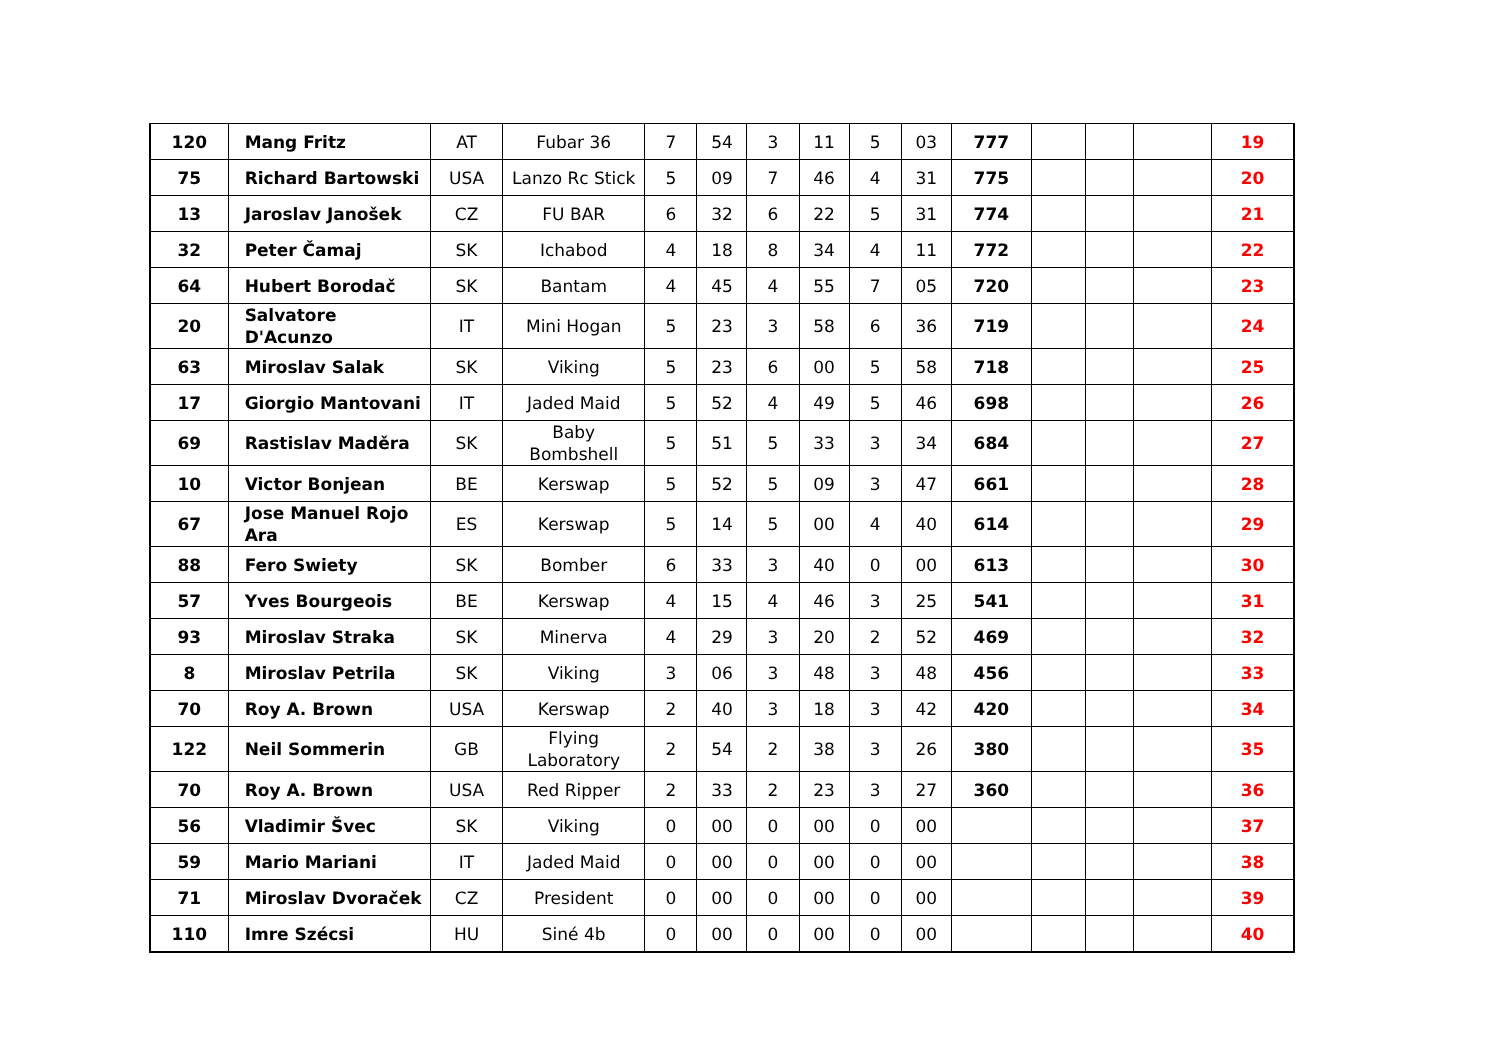| 120 | Mang Fritz | AT | Fubar 36 | 7 | 54 | 3 | 11 | 5 | 03 | 777 | | | | 19 |
| 75 | Richard Bartowski | USA | Lanzo Rc Stick | 5 | 09 | 7 | 46 | 4 | 31 | 775 | | | | 20 |
| 13 | Jaroslav Janošek | CZ | FU BAR | 6 | 32 | 6 | 22 | 5 | 31 | 774 | | | | 21 |
| 32 | Peter Čamaj | SK | Ichabod | 4 | 18 | 8 | 34 | 4 | 11 | 772 | | | | 22 |
| 64 | Hubert Borodač | SK | Bantam | 4 | 45 | 4 | 55 | 7 | 05 | 720 | | | | 23 |
| 20 | Salvatore D'Acunzo | IT | Mini Hogan | 5 | 23 | 3 | 58 | 6 | 36 | 719 | | | | 24 |
| 63 | Miroslav Salak | SK | Viking | 5 | 23 | 6 | 00 | 5 | 58 | 718 | | | | 25 |
| 17 | Giorgio Mantovani | IT | Jaded Maid | 5 | 52 | 4 | 49 | 5 | 46 | 698 | | | | 26 |
| 69 | Rastislav Maděra | SK | Baby Bombshell | 5 | 51 | 5 | 33 | 3 | 34 | 684 | | | | 27 |
| 10 | Victor Bonjean | BE | Kerswap | 5 | 52 | 5 | 09 | 3 | 47 | 661 | | | | 28 |
| 67 | Jose Manuel Rojo Ara | ES | Kerswap | 5 | 14 | 5 | 00 | 4 | 40 | 614 | | | | 29 |
| 88 | Fero Swiety | SK | Bomber | 6 | 33 | 3 | 40 | 0 | 00 | 613 | | | | 30 |
| 57 | Yves Bourgeois | BE | Kerswap | 4 | 15 | 4 | 46 | 3 | 25 | 541 | | | | 31 |
| 93 | Miroslav Straka | SK | Minerva | 4 | 29 | 3 | 20 | 2 | 52 | 469 | | | | 32 |
| 8 | Miroslav Petrila | SK | Viking | 3 | 06 | 3 | 48 | 3 | 48 | 456 | | | | 33 |
| 70 | Roy A. Brown | USA | Kerswap | 2 | 40 | 3 | 18 | 3 | 42 | 420 | | | | 34 |
| 122 | Neil Sommerin | GB | Flying Laboratory | 2 | 54 | 2 | 38 | 3 | 26 | 380 | | | | 35 |
| 70 | Roy A. Brown | USA | Red Ripper | 2 | 33 | 2 | 23 | 3 | 27 | 360 | | | | 36 |
| 56 | Vladimir Švec | SK | Viking | 0 | 00 | 0 | 00 | 0 | 00 | | | | | 37 |
| 59 | Mario Mariani | IT | Jaded Maid | 0 | 00 | 0 | 00 | 0 | 00 | | | | | 38 |
| 71 | Miroslav Dvoraček | CZ | President | 0 | 00 | 0 | 00 | 0 | 00 | | | | | 39 |
| 110 | Imre Szécsi | HU | Siné 4b | 0 | 00 | 0 | 00 | 0 | 00 | | | | | 40 |